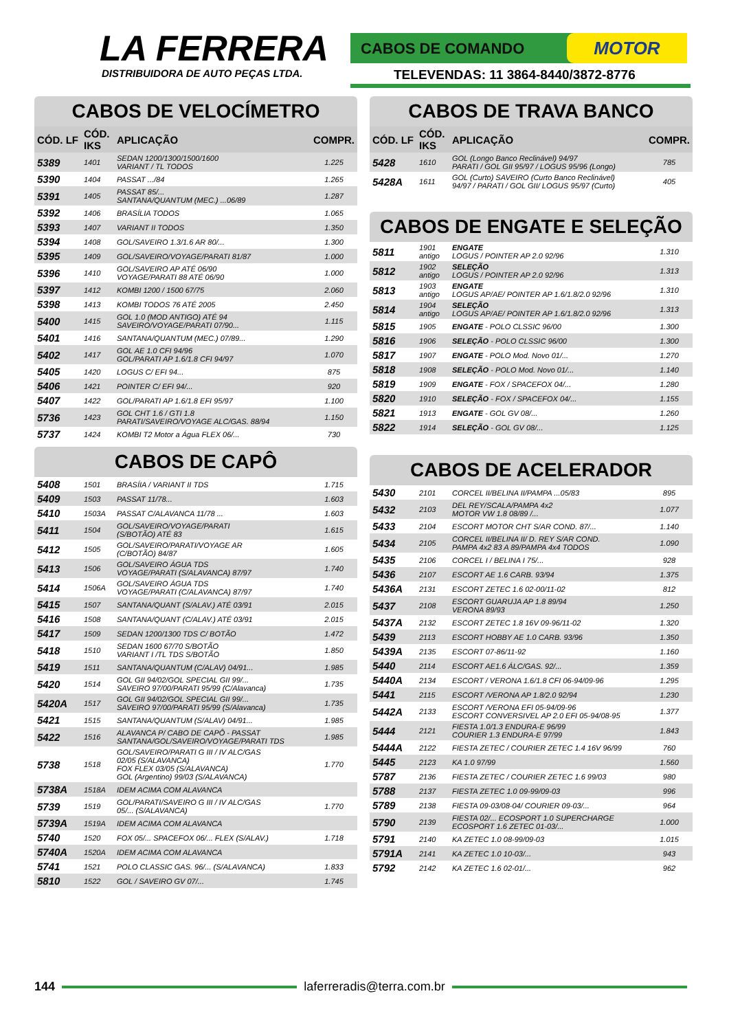LA FERRERA
DISTRIBUIDORA DE AUTO PEÇAS LTDA.
CABOS DE COMANDO MOTOR
TELEVENDAS: 11 3864-8440/3872-8776
CABOS DE VELOCÍMETRO
| CÓD. LF | CÓD. IKS | APLICAÇÃO | COMPR. |
| --- | --- | --- | --- |
| 5389 | 1401 | SEDAN 1200/1300/1500/1600 VARIANT / TL TODOS | 1.225 |
| 5390 | 1404 | PASSAT .../84 | 1.265 |
| 5391 | 1405 | PASSAT 85/... SANTANA/QUANTUM (MEC.) ...06/89 | 1.287 |
| 5392 | 1406 | BRASÍLIA TODOS | 1.065 |
| 5393 | 1407 | VARIANT II TODOS | 1.350 |
| 5394 | 1408 | GOL/SAVEIRO 1.3/1.6 AR 80/... | 1.300 |
| 5395 | 1409 | GOL/SAVEIRO/VOYAGE/PARATI 81/87 | 1.000 |
| 5396 | 1410 | GOL/SAVEIRO AP ATÉ 06/90 VOYAGE/PARATI 88 ATÉ 06/90 | 1.000 |
| 5397 | 1412 | KOMBI 1200 / 1500 67/75 | 2.060 |
| 5398 | 1413 | KOMBI TODOS 76 ATÉ 2005 | 2.450 |
| 5400 | 1415 | GOL 1.0 (MOD ANTIGO) ATÉ 94 SAVEIRO/VOYAGE/PARATI 07/90... | 1.115 |
| 5401 | 1416 | SANTANA/QUANTUM (MEC.) 07/89... | 1.290 |
| 5402 | 1417 | GOL AE 1.0 CFI 94/96 GOL/PARATI AP 1.6/1.8 CFI 94/97 | 1.070 |
| 5405 | 1420 | LOGUS C/ EFI 94... | 875 |
| 5406 | 1421 | POINTER C/ EFI 94/... | 920 |
| 5407 | 1422 | GOL/PARATI AP 1.6/1.8 EFI 95/97 | 1.100 |
| 5736 | 1423 | GOL CHT 1.6 / GTI 1.8 PARATI/SAVEIRO/VOYAGE ALC/GAS. 88/94 | 1.150 |
| 5737 | 1424 | KOMBI T2 Motor a Água FLEX 06/... | 730 |
CABOS DE CAPÔ
| 5408 | 1501 | BRASÍIA / VARIANT II TDS | 1.715 |
| 5409 | 1503 | PASSAT 11/78... | 1.603 |
| 5410 | 1503A | PASSAT C/ALAVANCA 11/78 ... | 1.603 |
| 5411 | 1504 | GOL/SAVEIRO/VOYAGE/PARATI (S/BOTÃO) ATÉ 83 | 1.615 |
| 5412 | 1505 | GOL/SAVEIRO/PARATI/VOYAGE AR (C/BOTÃO) 84/87 | 1.605 |
| 5413 | 1506 | GOL/SAVEIRO ÁGUA TDS VOYAGE/PARATI (S/ALAVANCA) 87/97 | 1.740 |
| 5414 | 1506A | GOL/SAVEIRO ÁGUA TDS VOYAGE/PARATI (C/ALAVANCA) 87/97 | 1.740 |
| 5415 | 1507 | SANTANA/QUANT (S/ALAV.) ATÉ 03/91 | 2.015 |
| 5416 | 1508 | SANTANA/QUANT (C/ALAV.) ATÉ 03/91 | 2.015 |
| 5417 | 1509 | SEDAN 1200/1300 TDS C/ BOTÃO | 1.472 |
| 5418 | 1510 | SEDAN 1600 67/70 S/BOTÃO VARIANT I /TL TDS S/BOTÃO | 1.850 |
| 5419 | 1511 | SANTANA/QUANTUM (C/ALAV) 04/91... | 1.985 |
| 5420 | 1514 | GOL GII 94/02/GOL SPECIAL GII 99/... SAVEIRO 97/00/PARATI 95/99 (C/Alavanca) | 1.735 |
| 5420A | 1517 | GOL GII 94/02/GOL SPECIAL GII 99/... SAVEIRO 97/00/PARATI 95/99 (S/Alavanca) | 1.735 |
| 5421 | 1515 | SANTANA/QUANTUM (S/ALAV) 04/91... | 1.985 |
| 5422 | 1516 | ALAVANCA P/ CABO DE CAPÔ - PASSAT SANTANA/GOL/SAVEIRO/VOYAGE/PARATI TDS | 1.985 |
| 5738 | 1518 | GOL/SAVEIRO/PARATI G III / IV ALC/GAS 02/05 (S/ALAVANCA) FOX FLEX 03/05 (S/ALAVANCA) GOL (Argentino) 99/03 (S/ALAVANCA) | 1.770 |
| 5738A | 1518A | IDEM ACIMA COM ALAVANCA | |
| 5739 | 1519 | GOL/PARATI/SAVEIRO G III / IV ALC/GAS 05/... (S/ALAVANCA) | 1.770 |
| 5739A | 1519A | IDEM ACIMA COM ALAVANCA | |
| 5740 | 1520 | FOX 05/... SPACEFOX 06/... FLEX (S/ALAV.) | 1.718 |
| 5740A | 1520A | IDEM ACIMA COM ALAVANCA | |
| 5741 | 1521 | POLO CLASSIC GAS. 96/... (S/ALAVANCA) | 1.833 |
| 5810 | 1522 | GOL / SAVEIRO GV 07/... | 1.745 |
CABOS DE TRAVA BANCO
| CÓD. LF | CÓD. IKS | APLICAÇÃO | COMPR. |
| --- | --- | --- | --- |
| 5428 | 1610 | GOL (Longo Banco Reclinável) 94/97 PARATI / GOL GII 95/97 / LOGUS 95/96 (Longo) | 785 |
| 5428A | 1611 | GOL (Curto) SAVEIRO (Curto Banco Reclinável) 94/97 / PARATI / GOL GII/ LOGUS 95/97 (Curto) | 405 |
CABOS DE ENGATE E SELEÇÃO
| 5811 | 1901 antigo | ENGATE LOGUS / POINTER AP 2.0 92/96 | 1.310 |
| 5812 | 1902 antigo | SELEÇÃO LOGUS / POINTER AP 2.0 92/96 | 1.313 |
| 5813 | 1903 antigo | ENGATE LOGUS AP/AE/ POINTER AP 1.6/1.8/2.0 92/96 | 1.310 |
| 5814 | 1904 antigo | SELEÇÃO LOGUS AP/AE/ POINTER AP 1.6/1.8/2.0 92/96 | 1.313 |
| 5815 | 1905 | ENGATE - POLO CLSSIC 96/00 | 1.300 |
| 5816 | 1906 | SELEÇÃO - POLO CLSSIC 96/00 | 1.300 |
| 5817 | 1907 | ENGATE - POLO Mod. Novo 01/... | 1.270 |
| 5818 | 1908 | SELEÇÃO - POLO Mod. Novo 01/... | 1.140 |
| 5819 | 1909 | ENGATE - FOX / SPACEFOX 04/... | 1.280 |
| 5820 | 1910 | SELEÇÃO - FOX / SPACEFOX 04/... | 1.155 |
| 5821 | 1913 | ENGATE - GOL GV 08/... | 1.260 |
| 5822 | 1914 | SELEÇÃO - GOL GV 08/... | 1.125 |
CABOS DE ACELERADOR
| 5430 | 2101 | CORCEL II/BELINA II/PAMPA ...05/83 | 895 |
| 5432 | 2103 | DEL REY/SCALA/PAMPA 4x2 MOTOR VW 1.8 08/89 /... | 1.077 |
| 5433 | 2104 | ESCORT MOTOR CHT S/AR COND. 87/... | 1.140 |
| 5434 | 2105 | CORCEL II/BELINA II/ D. REY S/AR COND. PAMPA 4x2 83 A 89/PAMPA 4x4 TODOS | 1.090 |
| 5435 | 2106 | CORCEL I / BELINA I 75/... | 928 |
| 5436 | 2107 | ESCORT AE 1.6 CARB. 93/94 | 1.375 |
| 5436A | 2131 | ESCORT ZETEC 1.6 02-00/11-02 | 812 |
| 5437 | 2108 | ESCORT GUARUJA AP 1.8 89/94 VERONA 89/93 | 1.250 |
| 5437A | 2132 | ESCORT ZETEC 1.8 16V 09-96/11-02 | 1.320 |
| 5439 | 2113 | ESCORT HOBBY AE 1.0 CARB. 93/96 | 1.350 |
| 5439A | 2135 | ESCORT 07-86/11-92 | 1.160 |
| 5440 | 2114 | ESCORT AE1.6 ÁLC/GAS. 92/... | 1.359 |
| 5440A | 2134 | ESCORT / VERONA 1.6/1.8 CFI 06-94/09-96 | 1.295 |
| 5441 | 2115 | ESCORT /VERONA AP 1.8/2.0 92/94 | 1.230 |
| 5442A | 2133 | ESCORT /VERONA EFI 05-94/09-96 ESCORT CONVERSIVEL AP 2.0 EFI 05-94/08-95 | 1.377 |
| 5444 | 2121 | FIESTA 1.0/1.3 ENDURA-E 96/99 COURIER 1.3 ENDURA-E 97/99 | 1.843 |
| 5444A | 2122 | FIESTA ZETEC / COURIER ZETEC 1.4 16V 96/99 | 760 |
| 5445 | 2123 | KA 1.0 97/99 | 1.560 |
| 5787 | 2136 | FIESTA ZETEC / COURIER ZETEC 1.6 99/03 | 980 |
| 5788 | 2137 | FIESTA ZETEC 1.0 09-99/09-03 | 996 |
| 5789 | 2138 | FIESTA 09-03/08-04/ COURIER 09-03/... | 964 |
| 5790 | 2139 | FIESTA 02/... ECOSPORT 1.0 SUPERCHARGE ECOSPORT 1.6 ZETEC 01-03/... | 1.000 |
| 5791 | 2140 | KA ZETEC 1.0 08-99/09-03 | 1.015 |
| 5791A | 2141 | KA ZETEC 1.0 10-03/... | 943 |
| 5792 | 2142 | KA ZETEC 1.6 02-01/... | 962 |
144 laferreradis@terra.com.br